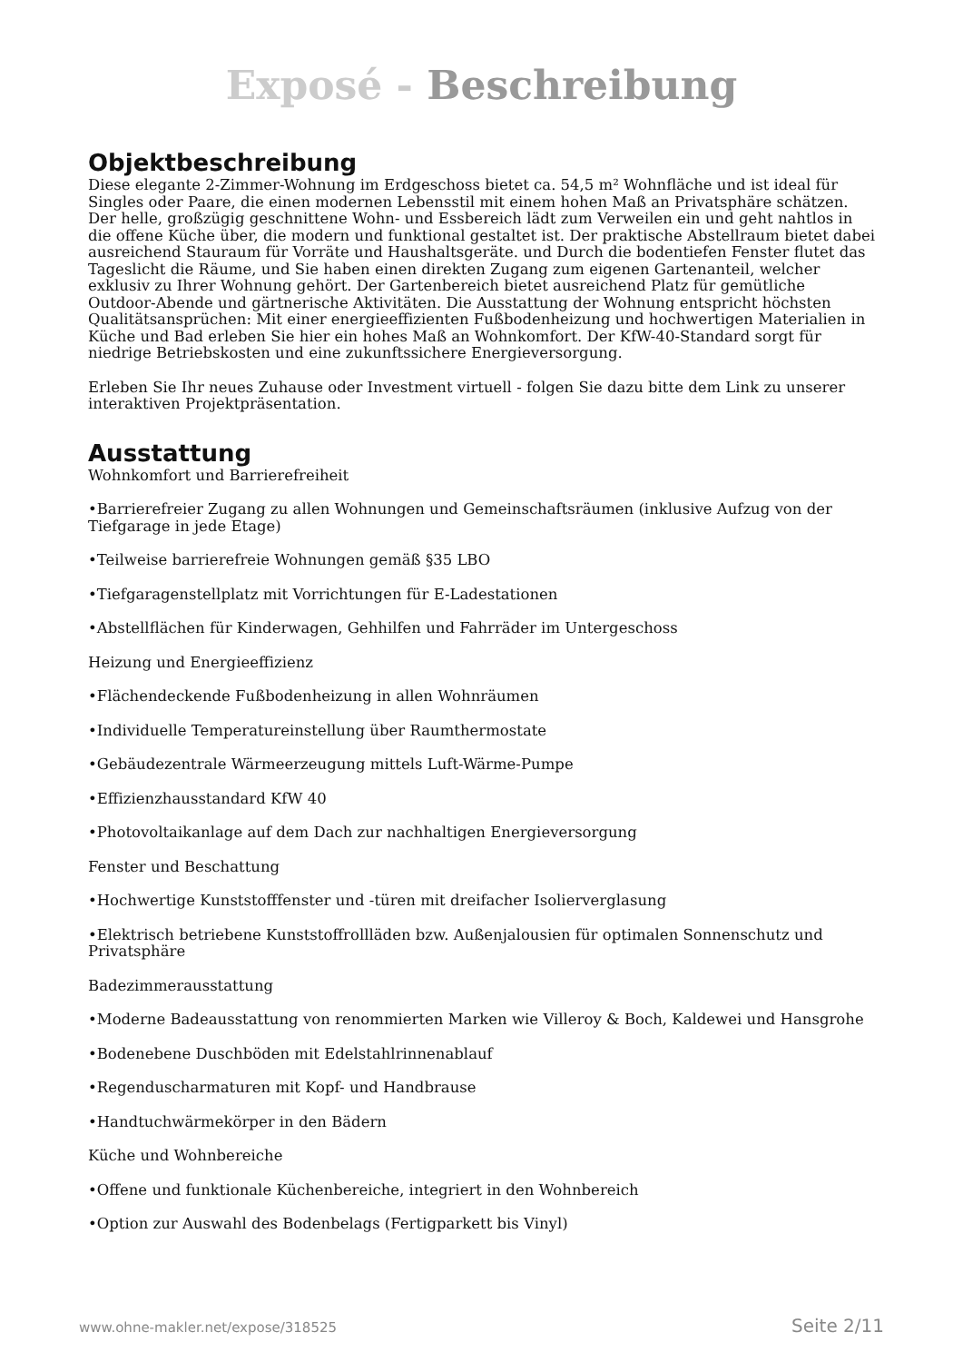Exposé - Beschreibung
Objektbeschreibung
Diese elegante 2-Zimmer-Wohnung im Erdgeschoss bietet ca. 54,5 m² Wohnfläche und ist ideal für Singles oder Paare, die einen modernen Lebensstil mit einem hohen Maß an Privatsphäre schätzen. Der helle, großzügig geschnittene Wohn- und Essbereich lädt zum Verweilen ein und geht nahtlos in die offene Küche über, die modern und funktional gestaltet ist. Der praktische Abstellraum bietet dabei ausreichend Stauraum für Vorräte und Haushaltsgeräte. und Durch die bodentiefen Fenster flutet das Tageslicht die Räume, und Sie haben einen direkten Zugang zum eigenen Gartenanteil, welcher exklusiv zu Ihrer Wohnung gehört. Der Gartenbereich bietet ausreichend Platz für gemütliche Outdoor-Abende und gärtnerische Aktivitäten. Die Ausstattung der Wohnung entspricht höchsten Qualitätsansprüchen: Mit einer energieeffizienten Fußbodenheizung und hochwertigen Materialien in Küche und Bad erleben Sie hier ein hohes Maß an Wohnkomfort. Der KfW-40-Standard sorgt für niedrige Betriebskosten und eine zukunftssichere Energieversorgung.
Erleben Sie Ihr neues Zuhause oder Investment virtuell - folgen Sie dazu bitte dem Link zu unserer interaktiven Projektpräsentation.
Ausstattung
Wohnkomfort und Barrierefreiheit
•Barrierefreier Zugang zu allen Wohnungen und Gemeinschaftsräumen (inklusive Aufzug von der Tiefgarage in jede Etage)
•Teilweise barrierefreie Wohnungen gemäß §35 LBO
•Tiefgaragenstellplatz mit Vorrichtungen für E-Ladestationen
•Abstellflächen für Kinderwagen, Gehhilfen und Fahrräder im Untergeschoss
Heizung und Energieeffizienz
•Flächendeckende Fußbodenheizung in allen Wohnräumen
•Individuelle Temperatureinstellung über Raumthermostate
•Gebäudezentrale Wärmeerzeugung mittels Luft-Wärme-Pumpe
•Effizienzhausstandard KfW 40
•Photovoltaikanlage auf dem Dach zur nachhaltigen Energieversorgung
Fenster und Beschattung
•Hochwertige Kunststofffenster und -türen mit dreifacher Isolierverglasung
•Elektrisch betriebene Kunststoffrollläden bzw. Außenjalousien für optimalen Sonnenschutz und Privatsphäre
Badezimmerausstattung
•Moderne Badeausstattung von renommierten Marken wie Villeroy & Boch, Kaldewei und Hansgrohe
•Bodenebene Duschböden mit Edelstahlrinnenablauf
•Regenduscharmaturen mit Kopf- und Handbrause
•Handtuchwärmekörper in den Bädern
Küche und Wohnbereiche
•Offene und funktionale Küchenbereiche, integriert in den Wohnbereich
•Option zur Auswahl des Bodenbelags (Fertigparkett bis Vinyl)
www.ohne-makler.net/expose/318525 Seite 2/11